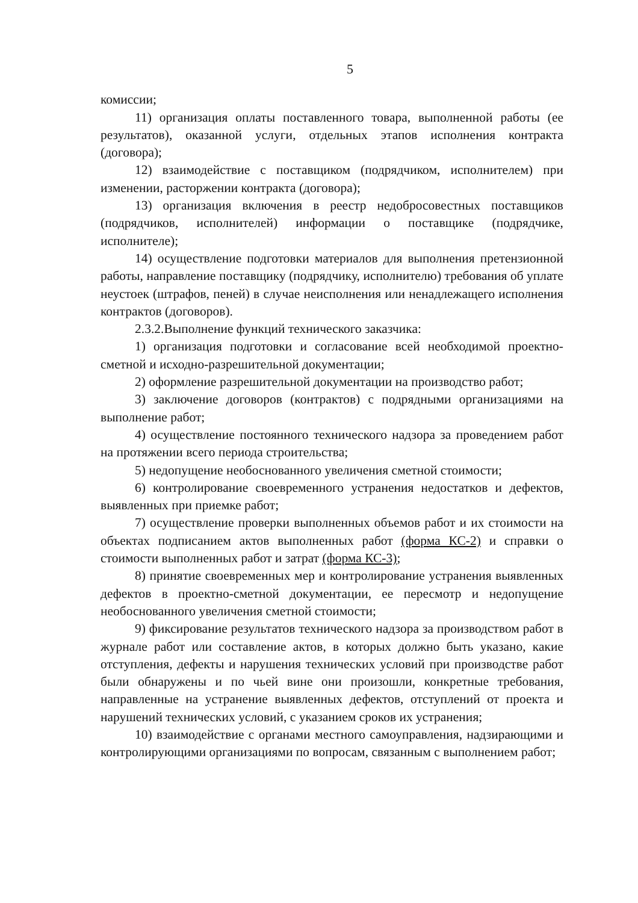5
комиссии;
11) организация оплаты поставленного товара, выполненной работы (ее результатов), оказанной услуги, отдельных этапов исполнения контракта (договора);
12) взаимодействие с поставщиком (подрядчиком, исполнителем) при изменении, расторжении контракта (договора);
13) организация включения в реестр недобросовестных поставщиков (подрядчиков, исполнителей) информации о поставщике (подрядчике, исполнителе);
14) осуществление подготовки материалов для выполнения претензионной работы, направление поставщику (подрядчику, исполнителю) требования об уплате неустоек (штрафов, пеней) в случае неисполнения или ненадлежащего исполнения контрактов (договоров).
2.3.2.Выполнение функций технического заказчика:
1) организация подготовки и согласование всей необходимой проектно-сметной и исходно-разрешительной документации;
2) оформление разрешительной документации на производство работ;
3) заключение договоров (контрактов) с подрядными организациями на выполнение работ;
4) осуществление постоянного технического надзора за проведением работ на протяжении всего периода строительства;
5) недопущение необоснованного увеличения сметной стоимости;
6) контролирование своевременного устранения недостатков и дефектов, выявленных при приемке работ;
7) осуществление проверки выполненных объемов работ и их стоимости на объектах подписанием актов выполненных работ (форма КС-2) и справки о стоимости выполненных работ и затрат (форма КС-3);
8) принятие своевременных мер и контролирование устранения выявленных дефектов в проектно-сметной документации, ее пересмотр и недопущение необоснованного увеличения сметной стоимости;
9) фиксирование результатов технического надзора за производством работ в журнале работ или составление актов, в которых должно быть указано, какие отступления, дефекты и нарушения технических условий при производстве работ были обнаружены и по чьей вине они произошли, конкретные требования, направленные на устранение выявленных дефектов, отступлений от проекта и нарушений технических условий, с указанием сроков их устранения;
10) взаимодействие с органами местного самоуправления, надзирающими и контролирующими организациями по вопросам, связанным с выполнением работ;